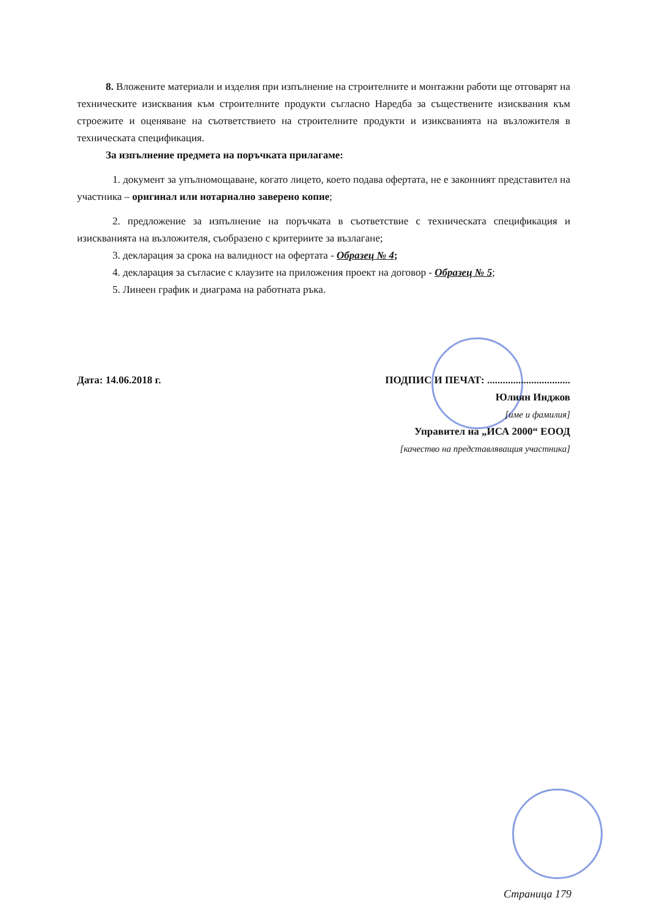8. Вложените материали и изделия при изпълнение на строителните и монтажни работи ще отговарят на техническите изисквания към строителните продукти съгласно Наредба за съществените изисквания към строежите и оценяване на съответствието на строителните продукти и изикс­ванията на възложителя в техническата спецификация.
За изпълнение предмета на поръчката прилагаме:
1. документ за упълномощаване, когато лицето, което подава офертата, не е законният представител на участника – оригинал или нотариално заверено копие;
2. предложение за изпълнение на поръчката в съответствие с техническата спецификация и изискванията на възложителя, съобразено с критериите за възлагане;
3. декларация за срока на валидност на офертата - Образец № 4;
4. декларация за съгласие с клаузите на приложения проект на договор - Образец № 5;
5. Линеен график и диаграма на работната ръка.
Дата: 14.06.2018 г. ПОДПИС И ПЕЧАТ: ................................
Юлиян Инджов
[име и фамилия]
Управител на „ИСА 2000“ ЕООД
[качество на представляващия участника]
Страница 179